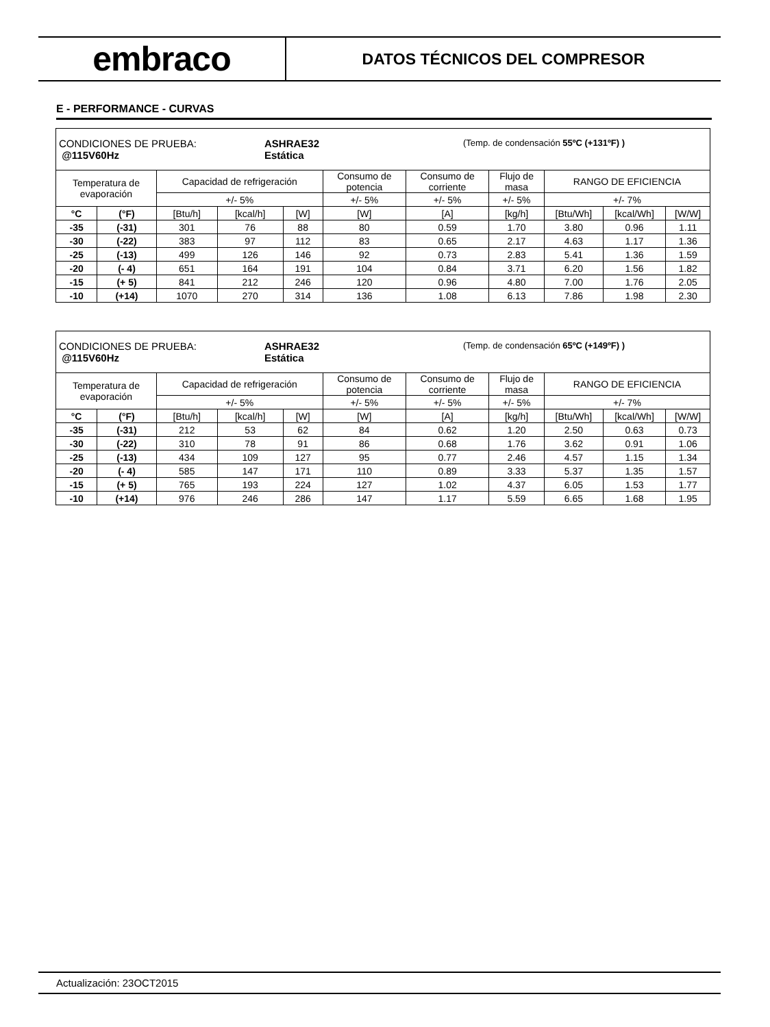embraco
DATOS TÉCNICOS DEL COMPRESOR
E - PERFORMANCE - CURVAS
| CONDICIONES DE PRUEBA: @115V60Hz ASHRAE32 Estática (Temp. de condensación 55ºC (+131ºF) ) | | | | | | | | | | |
| Temperatura de evaporación | | Capacidad de refrigeración | | | Consumo de potencia | Consumo de corriente | Flujo de masa | RANGO DE EFICIENCIA | | |
| | | +/- 5% | | | +/- 5% | +/- 5% | +/- 5% | +/- 7% | | |
| °C | (°F) | [Btu/h] | [kcal/h] | [W] | [W] | [A] | [kg/h] | [Btu/Wh] | [kcal/Wh] | [W/W] |
| -35 | (-31) | 301 | 76 | 88 | 80 | 0.59 | 1.70 | 3.80 | 0.96 | 1.11 |
| -30 | (-22) | 383 | 97 | 112 | 83 | 0.65 | 2.17 | 4.63 | 1.17 | 1.36 |
| -25 | (-13) | 499 | 126 | 146 | 92 | 0.73 | 2.83 | 5.41 | 1.36 | 1.59 |
| -20 | (- 4) | 651 | 164 | 191 | 104 | 0.84 | 3.71 | 6.20 | 1.56 | 1.82 |
| -15 | (+ 5) | 841 | 212 | 246 | 120 | 0.96 | 4.80 | 7.00 | 1.76 | 2.05 |
| -10 | (+14) | 1070 | 270 | 314 | 136 | 1.08 | 6.13 | 7.86 | 1.98 | 2.30 |
| CONDICIONES DE PRUEBA: @115V60Hz ASHRAE32 Estática (Temp. de condensación 65ºC (+149ºF) ) | | | | | | | | | | |
| Temperatura de evaporación | | Capacidad de refrigeración | | | Consumo de potencia | Consumo de corriente | Flujo de masa | RANGO DE EFICIENCIA | | |
| | | +/- 5% | | | +/- 5% | +/- 5% | +/- 5% | +/- 7% | | |
| °C | (°F) | [Btu/h] | [kcal/h] | [W] | [W] | [A] | [kg/h] | [Btu/Wh] | [kcal/Wh] | [W/W] |
| -35 | (-31) | 212 | 53 | 62 | 84 | 0.62 | 1.20 | 2.50 | 0.63 | 0.73 |
| -30 | (-22) | 310 | 78 | 91 | 86 | 0.68 | 1.76 | 3.62 | 0.91 | 1.06 |
| -25 | (-13) | 434 | 109 | 127 | 95 | 0.77 | 2.46 | 4.57 | 1.15 | 1.34 |
| -20 | (- 4) | 585 | 147 | 171 | 110 | 0.89 | 3.33 | 5.37 | 1.35 | 1.57 |
| -15 | (+ 5) | 765 | 193 | 224 | 127 | 1.02 | 4.37 | 6.05 | 1.53 | 1.77 |
| -10 | (+14) | 976 | 246 | 286 | 147 | 1.17 | 5.59 | 6.65 | 1.68 | 1.95 |
Actualización: 23OCT2015